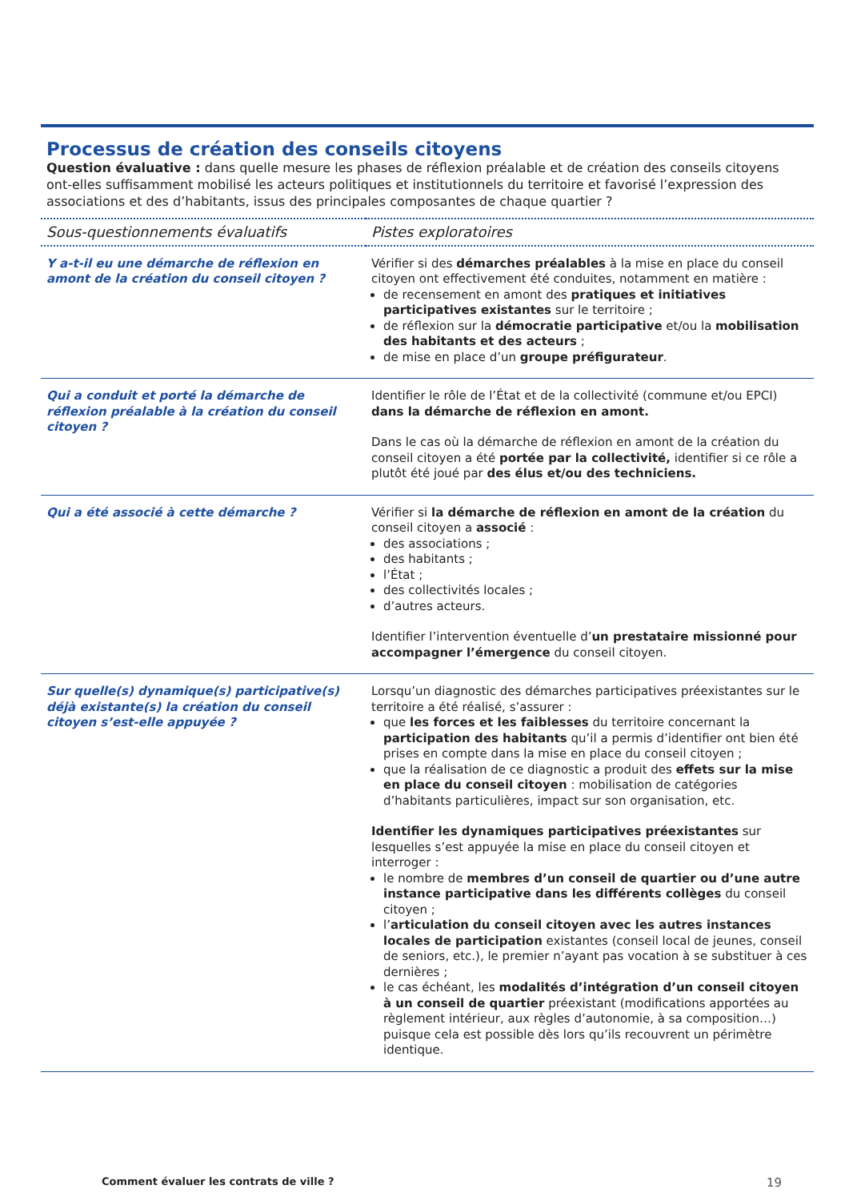Processus de création des conseils citoyens
Question évaluative : dans quelle mesure les phases de réflexion préalable et de création des conseils citoyens ont-elles suffisamment mobilisé les acteurs politiques et institutionnels du territoire et favorisé l’expression des associations et des d’habitants, issus des principales composantes de chaque quartier ?
| Sous-questionnements évaluatifs | Pistes exploratoires |
| --- | --- |
| Y a-t-il eu une démarche de réflexion en amont de la création du conseil citoyen ? | Vérifier si des démarches préalables à la mise en place du conseil citoyen ont effectivement été conduites, notamment en matière : de recensement en amont des pratiques et initiatives participatives existantes sur le territoire ; de réflexion sur la démocratie participative et/ou la mobilisation des habitants et des acteurs ; de mise en place d’un groupe préfigurateur . |
| Qui a conduit et porté la démarche de réflexion préalable à la création du conseil citoyen ? | Identifier le rôle de l’État et de la collectivité (commune et/ou EPCI) dans la démarche de réflexion en amont. Dans le cas où la démarche de réflexion en amont de la création du conseil citoyen a été portée par la collectivité, identifier si ce rôle a plutôt été joué par des élus et/ou des techniciens. |
| Qui a été associé à cette démarche ? | Vérifier si la démarche de réflexion en amont de la création du conseil citoyen a associé : des associations ; des habitants ; l’État ; des collectivités locales ; d’autres acteurs. Identifier l’intervention éventuelle d’ un prestataire missionné pour accompagner l’émergence du conseil citoyen. |
| Sur quelle(s) dynamique(s) participative(s) déjà existante(s) la création du conseil citoyen s’est-elle appuyée ? | Lorsqu’un diagnostic des démarches participatives préexistantes sur le territoire a été réalisé, s’assurer : que les forces et les faiblesses du territoire concernant la participation des habitants qu’il a permis d’identifier ont bien été prises en compte dans la mise en place du conseil citoyen ; que la réalisation de ce diagnostic a produit des effets sur la mise en place du conseil citoyen : mobilisation de catégories d’habitants particulières, impact sur son organisation, etc. Identifier les dynamiques participatives préexistantes sur lesquelles s’est appuyée la mise en place du conseil citoyen et interroger : le nombre de membres d’un conseil de quartier ou d’une autre instance participative dans les différents collèges du conseil citoyen ; l’ articulation du conseil citoyen avec les autres instances locales de participation existantes (conseil local de jeunes, conseil de seniors, etc.), le premier n’ayant pas vocation à se substituer à ces dernières ; le cas échéant, les modalités d’intégration d’un conseil citoyen à un conseil de quartier préexistant (modifications apportées au règlement intérieur, aux règles d’autonomie, à sa composition…) puisque cela est possible dès lors qu’ils recouvrent un périmètre identique. |
Comment évaluer les contrats de ville ? 19